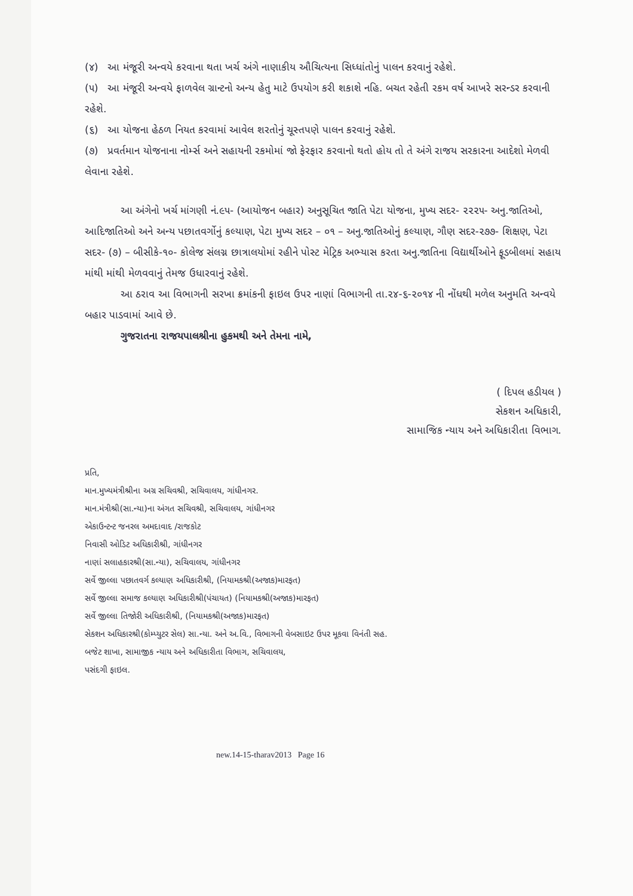(૪) આ મંજૂરી અન્વયે કરવાના થતા ખર્ચ અંગે નાણાકીય ઔચિત્યના સિધ્ધાંતોનું પાલન કરવાનું રહેશે.
(૫) આ મંજૂરી અન્વયે ફાળવેલ ગ્રાન્ટનો અન્ય હેતુ માટે ઉપયોગ કરી શકાશે નહિ. બચત રહેતી રકમ વર્ષ આખરે સરન્ડર કરવાની રહેશે.
(૬) આ યોજના હેઠળ નિયત કરવામાં આવેલ શરતોનું ચૂસ્તપણે પાલન કરવાનું રહેશે.
(૭) પ્રવર્તમાન યોજનાના નોર્મ્સ અને સહાયની રકમોમાં જો ફેરફાર કરવાનો થતો હોય તો તે અંગે રાજય સરકારના આદેશો મેળવી લેવાના રહેશે.
આ અંગેનો ખર્ચ માંગણી નં.૯૫- (આયોજન બહાર) અનુસૂચિત જાતિ પેટા યોજના, મુખ્ય સદર- ૨૨૨૫- અનુ.જાતિઓ, આદિજાતિઓ અને અન્ય પછાતવર્ગોનું કલ્યાણ, પેટા મુખ્ય સદર – ૦૧ – અનુ.જાતિઓનું કલ્યાણ, ગૌણ સદર-૨૭૭- શિક્ષણ, પેટા સદર- (૭) – બીસીકે-૧૦- કોલેજ સંલગ્ન છાત્રાલયોમાં રહીને પોસ્ટ મેટ્રિક અભ્યાસ કરતા અનુ.જાતિના વિદ્યાર્થીઓને ફૂડબીલમાં સહાય માંથી માંથી મેળવવાનું તેમજ ઉધારવાનું રહેશે.
આ ઠરાવ આ વિભાગની સરખા ક્રમાંકની ફાઇલ ઉપર નાણાં વિભાગની તા.૨૪-૬-૨૦૧૪ ની નોંધથી મળેલ અનુમતિ અન્વયે બહાર પાડવામાં આવે છે.
ગુજરાતના રાજયપાલશ્રીના હુકમથી અને તેમના નામે,
( દિપલ હડીયલ )
સેકશન અધિકારી,
સામાજિક ન્યાય અને અધિકારીતા વિભાગ.
પ્રતિ,
માન.મુખ્યમંત્રીશ્રીના અગ્ર સચિવશ્રી, સચિવાલય, ગાંધીનગર.
માન.મંત્રીશ્રી(સા.ન્યા)ના અંગત સચિવશ્રી, સચિવાલય, ગાંધીનગર
એકાઉન્ટન્ટ જનરલ અમદાવાદ /રાજકોટ
નિવાસી ઓડિટ અધિકારીશ્રી, ગાંધીનગર
નાણાં સલાહકારશ્રી(સા.ન્યા), સચિવાલય, ગાંધીનગર
સર્વે જીલ્લા પછાતવર્ગ કલ્યાણ અધિકારીશ્રી, (નિયામકશ્રી(અજાક)મારફત)
સર્વે જીલ્લા સમાજ કલ્યાણ અધિકારીશ્રી(પંચાયત) (નિયામકશ્રી(અજાક)મારફત)
સર્વે જીલ્લા તિજોરી અધિકારીશ્રી, (નિયામકશ્રી(અજાક)મારફત)
સેકશન અધિકારશ્રી(કોમ્પ્યુટર સેલ) સા.ન્યા. અને અ.વિ., વિભાગની વેબસાઇટ ઉપર મૂકવા વિનંતી સહ.
બજેટ શાખા, સામાજીક ન્યાય અને અધિકારીતા વિભાગ, સચિવાલય,
પસંદગી ફાઇલ.
new.14-15-tharav2013 Page 16